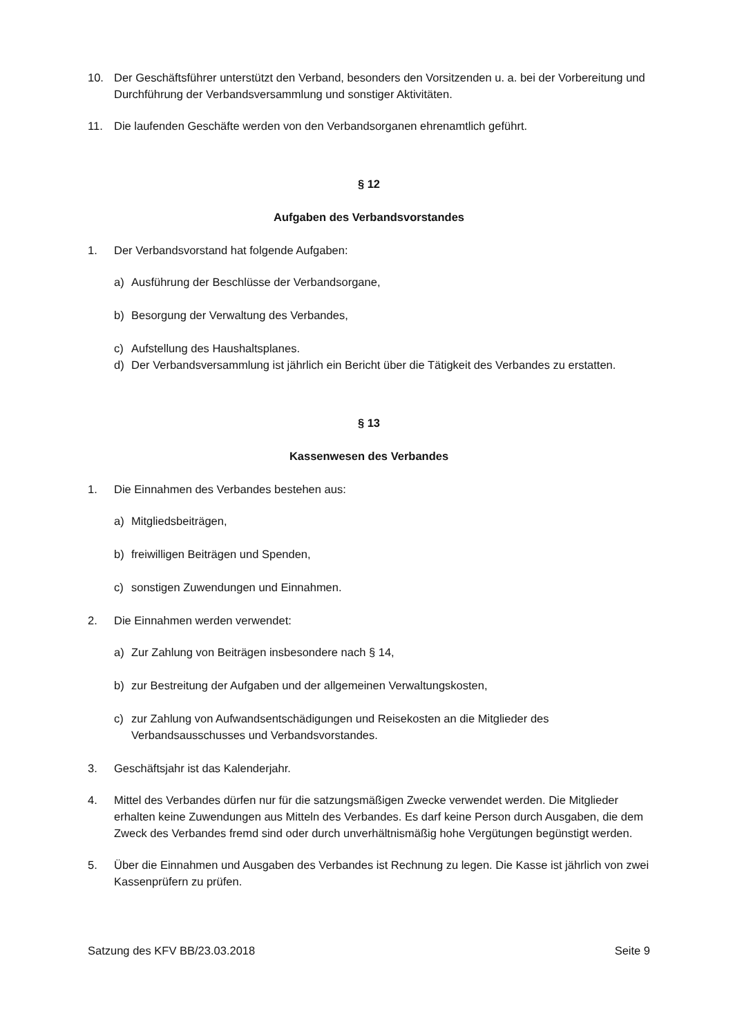10. Der Geschäftsführer unterstützt den Verband, besonders den Vorsitzenden u. a. bei der Vorbereitung und Durchführung der Verbandsversammlung und sonstiger Aktivitäten.
11. Die laufenden Geschäfte werden von den Verbandsorganen ehrenamtlich geführt.
§ 12
Aufgaben des Verbandsvorstandes
1. Der Verbandsvorstand hat folgende Aufgaben:
a) Ausführung der Beschlüsse der Verbandsorgane,
b) Besorgung der Verwaltung des Verbandes,
c) Aufstellung des Haushaltsplanes.
d) Der Verbandsversammlung ist jährlich ein Bericht über die Tätigkeit des Verbandes zu erstatten.
§ 13
Kassenwesen des Verbandes
1. Die Einnahmen des Verbandes bestehen aus:
a) Mitgliedsbeiträgen,
b) freiwilligen Beiträgen und Spenden,
c) sonstigen Zuwendungen und Einnahmen.
2. Die Einnahmen werden verwendet:
a) Zur Zahlung von Beiträgen insbesondere nach § 14,
b) zur Bestreitung der Aufgaben und der allgemeinen Verwaltungskosten,
c) zur Zahlung von Aufwandsentschädigungen und Reisekosten an die Mitglieder des Verbandsausschusses und Verbandsvorstandes.
3. Geschäftsjahr ist das Kalenderjahr.
4. Mittel des Verbandes dürfen nur für die satzungsmäßigen Zwecke verwendet werden. Die Mitglieder erhalten keine Zuwendungen aus Mitteln des Verbandes. Es darf keine Person durch Ausgaben, die dem Zweck des Verbandes fremd sind oder durch unverhältnismäßig hohe Vergütungen begünstigt werden.
5. Über die Einnahmen und Ausgaben des Verbandes ist Rechnung zu legen. Die Kasse ist jährlich von zwei Kassenprüfern zu prüfen.
Satzung des KFV BB/23.03.2018 Seite 9